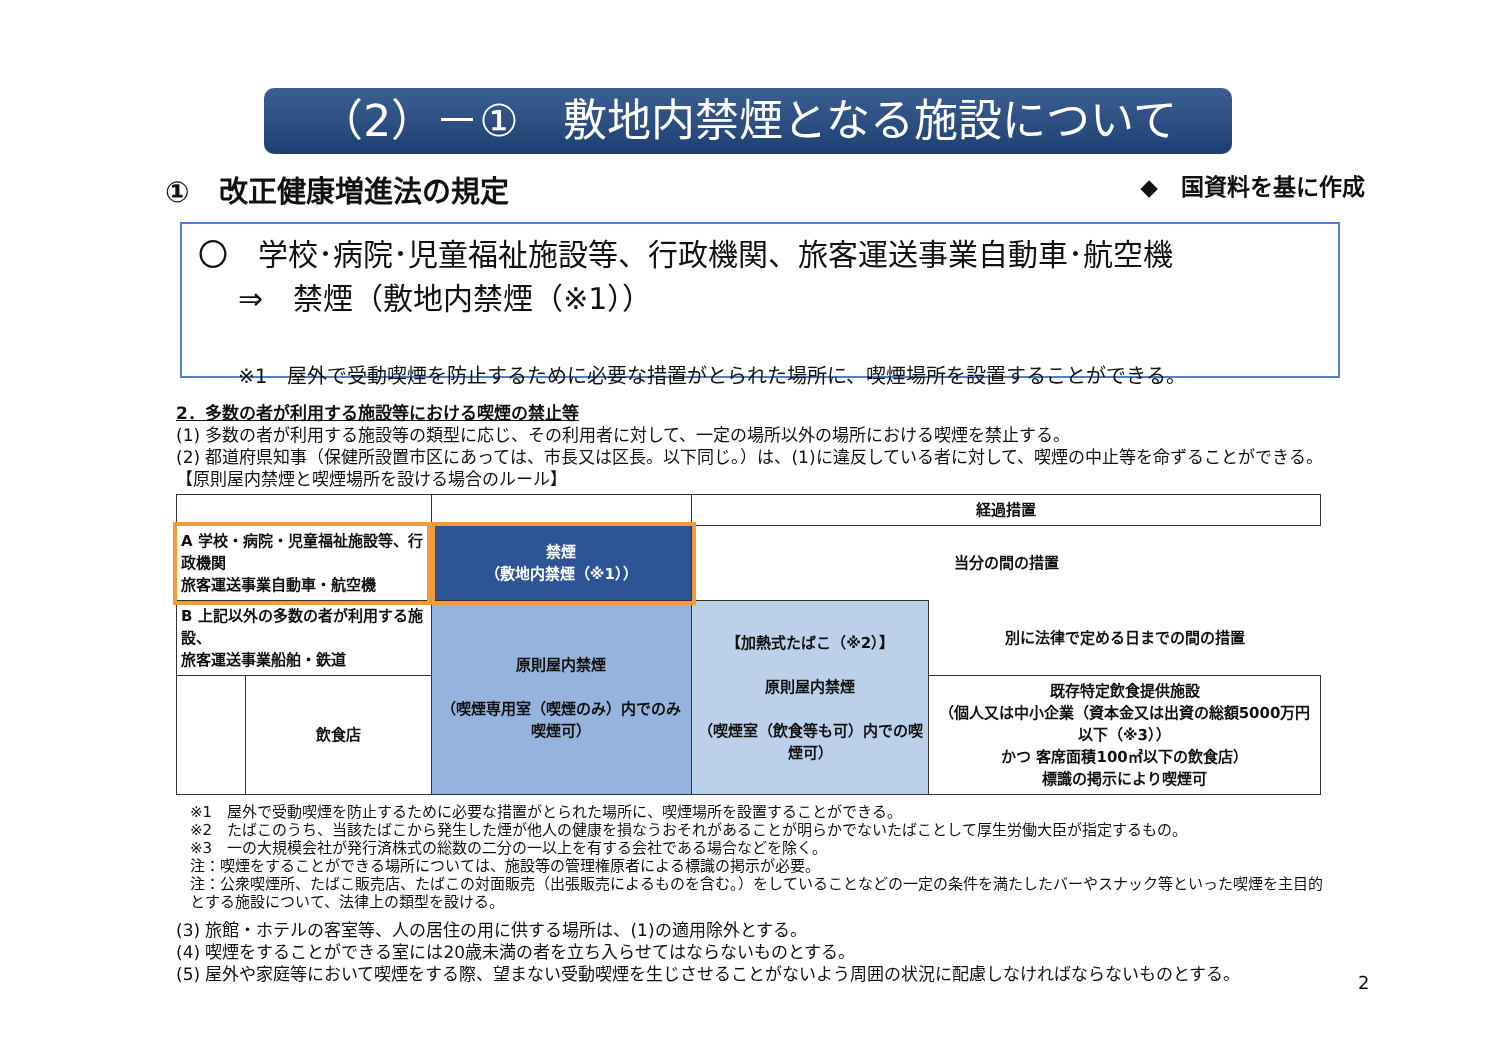（2）－①　敷地内禁煙となる施設について
①　改正健康増進法の規定 ◆　国資料を基に作成
〇　学校･病院･児童福祉施設等、行政機関、旅客運送事業自動車･航空機
⇒　禁煙（敷地内禁煙（※1））
※1　屋外で受動喫煙を防止するために必要な措置がとられた場所に、喫煙場所を設置することができる。
2．多数の者が利用する施設等における喫煙の禁止等
(1) 多数の者が利用する施設等の類型に応じ、その利用者に対して、一定の場所以外の場所における喫煙を禁止する。
(2) 都道府県知事（保健所設置市区にあっては、市長又は区長。以下同じ。）は、(1)に違反している者に対して、喫煙の中止等を命ずることができる。
【原則屋内禁煙と喫煙場所を設ける場合のルール】
| | | | 経過措置 | |
| A 学校・病院・児童福祉施設等、行政機関 旅客運送事業自動車・航空機 | | 禁煙 （敷地内禁煙（※1）） | 当分の間の措置 | |
| B 上記以外の多数の者が利用する施設、 旅客運送事業船舶・鉄道 | | 原則屋内禁煙 （喫煙専用室（喫煙のみ）内でのみ喫煙可） | 【加熱式たばこ（※2）】 原則屋内禁煙 （喫煙室（飲食等も可）内での喫煙可） | 別に法律で定める日までの間の措置 |
| | 飲食店 | | | 既存特定飲食提供施設 （個人又は中小企業（資本金又は出資の総額5000万円以下（※3）） かつ 客席面積100㎡以下の飲食店） 標識の掲示により喫煙可 |
※1　屋外で受動喫煙を防止するために必要な措置がとられた場所に、喫煙場所を設置することができる。
※2　たばこのうち、当該たばこから発生した煙が他人の健康を損なうおそれがあることが明らかでないたばことして厚生労働大臣が指定するもの。
※3　一の大規模会社が発行済株式の総数の二分の一以上を有する会社である場合などを除く。
注：喫煙をすることができる場所については、施設等の管理権原者による標識の掲示が必要。
注：公衆喫煙所、たばこ販売店、たばこの対面販売（出張販売によるものを含む。）をしていることなどの一定の条件を満たしたバーやスナック等といった喫煙を主目的とする施設について、法律上の類型を設ける。
(3) 旅館・ホテルの客室等、人の居住の用に供する場所は、(1)の適用除外とする。
(4) 喫煙をすることができる室には20歳未満の者を立ち入らせてはならないものとする。
(5) 屋外や家庭等において喫煙をする際、望まない受動喫煙を生じさせることがないよう周囲の状況に配慮しなければならないものとする。
2